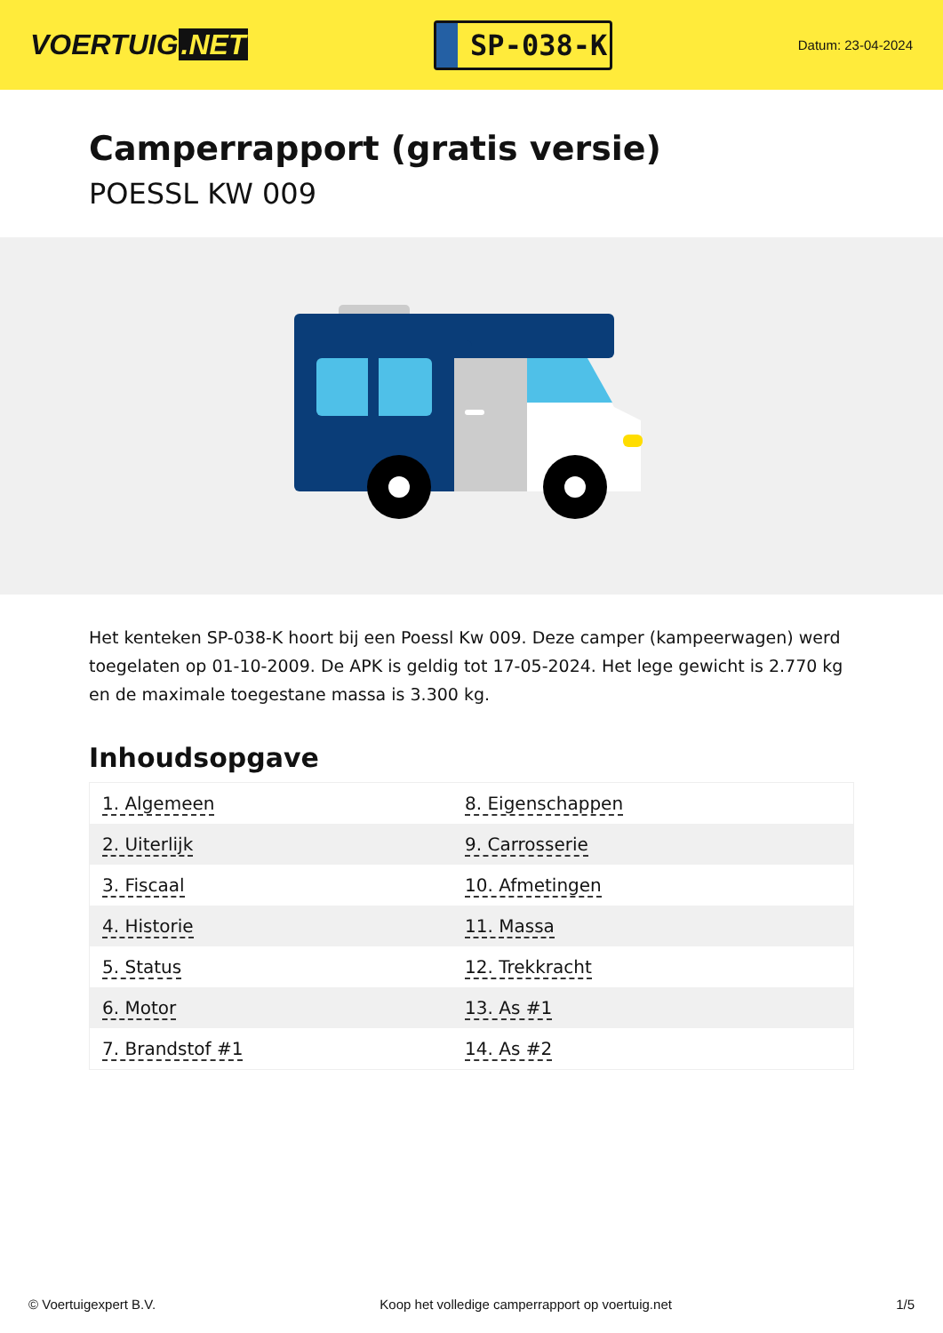VOERTUIG.NET
SP-038-K
Datum: 23-04-2024
Camperrapport (gratis versie)
POESSL KW 009
Het kenteken SP-038-K hoort bij een Poessl Kw 009. Deze camper (kampeerwagen) werd toegelaten op 01-10-2009. De APK is geldig tot 17-05-2024. Het lege gewicht is 2.770 kg en de maximale toegestane massa is 3.300 kg.
Inhoudsopgave
| 1. Algemeen | 8. Eigenschappen |
| 2. Uiterlijk | 9. Carrosserie |
| 3. Fiscaal | 10. Afmetingen |
| 4. Historie | 11. Massa |
| 5. Status | 12. Trekkracht |
| 6. Motor | 13. As #1 |
| 7. Brandstof #1 | 14. As #2 |
© Voertuigexpert B.V. Koop het volledige camperrapport op voertuig.net 1/5